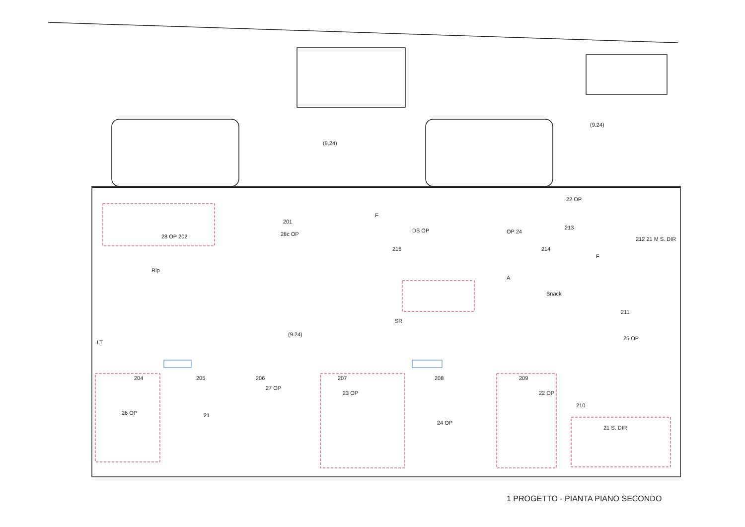28 OP 202
201
28c OP
(9.24)
(9.24)
(9.24)
F
DS OP
216
OP 24
214
22 OP
213
F
212 21 M S. DIR
Rip
A
Snack
SR
211
25 OP
LT
204 205 206
27 OP
207
23 OP
208
24 OP
209
22 OP
210
26 OP 21
21 S. DIR
1 PROGETTO - PIANTA PIANO SECONDO